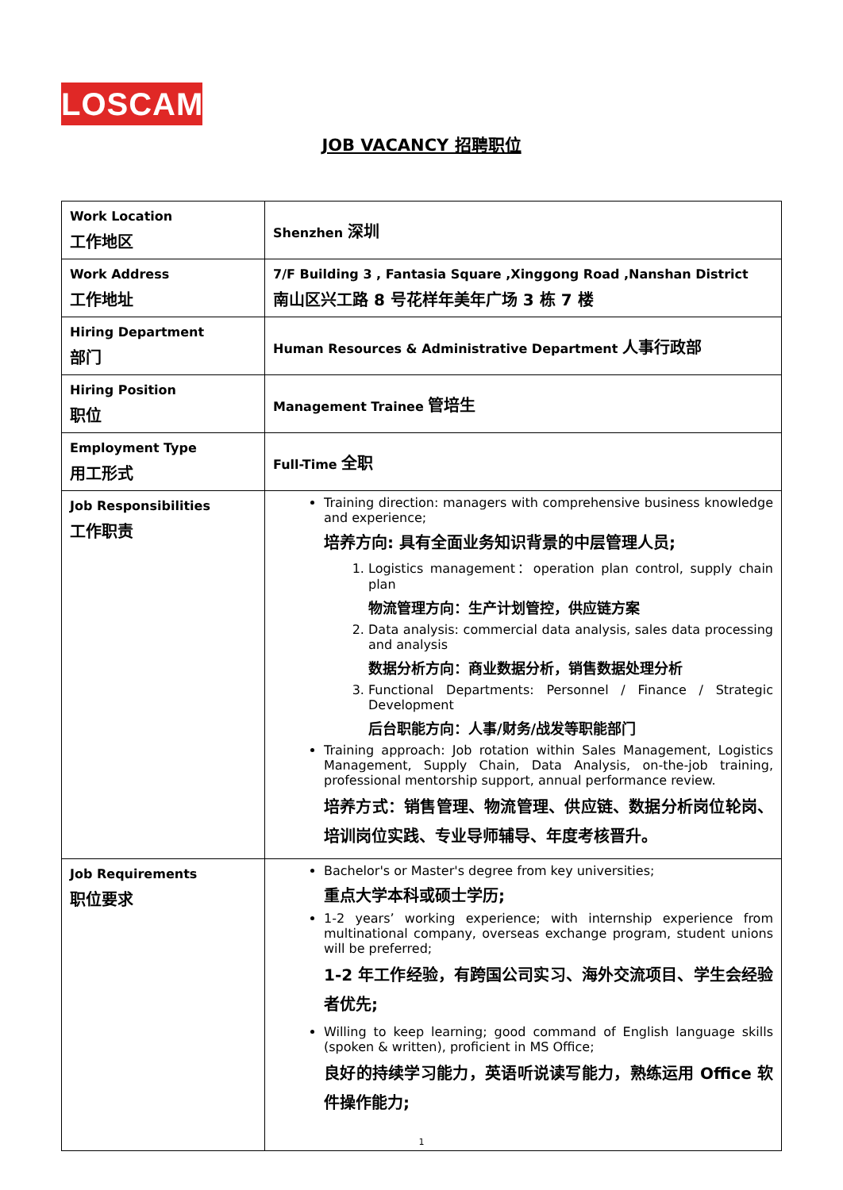LOSCAM
JOB VACANCY 招聘职位
| Work Location 工作地区 | Shenzhen 深圳 |
| Work Address 工作地址 | 7/F Building 3 , Fantasia Square ,Xinggong Road ,Nanshan District 南山区兴工路 8 号花样年美年广场 3 栋 7 楼 |
| Hiring Department 部门 | Human Resources & Administrative Department 人事行政部 |
| Hiring Position 职位 | Management Trainee 管培生 |
| Employment Type 用工形式 | Full-Time 全职 |
| Job Responsibilities 工作职责 | Training direction: managers with comprehensive business knowledge and experience; 培养方向: 具有全面业务知识背景的中层管理人员; 1. Logistics management：operation plan control, supply chain plan 物流管理方向：生产计划管控，供应链方案 2. Data analysis: commercial data analysis, sales data processing and analysis 数据分析方向：商业数据分析，销售数据处理分析 3. Functional Departments: Personnel / Finance / Strategic Development 后台职能方向：人事/财务/战发等职能部门 Training approach: Job rotation within Sales Management, Logistics Management, Supply Chain, Data Analysis, on-the-job training, professional mentorship support, annual performance review. 培养方式：销售管理、物流管理、供应链、数据分析岗位轮岗、培训岗位实践、专业导师辅导、年度考核晋升。 |
| Job Requirements 职位要求 | Bachelor's or Master's degree from key universities; 重点大学本科或硕士学历; 1-2 years’ working experience; with internship experience from multinational company, overseas exchange program, student unions will be preferred; 1-2 年工作经验，有跨国公司实习、海外交流项目、学生会经验者优先; Willing to keep learning; good command of English language skills (spoken & written), proficient in MS Office; 良好的持续学习能力，英语听说读写能力，熟练运用 Office 软件操作能力; |
1